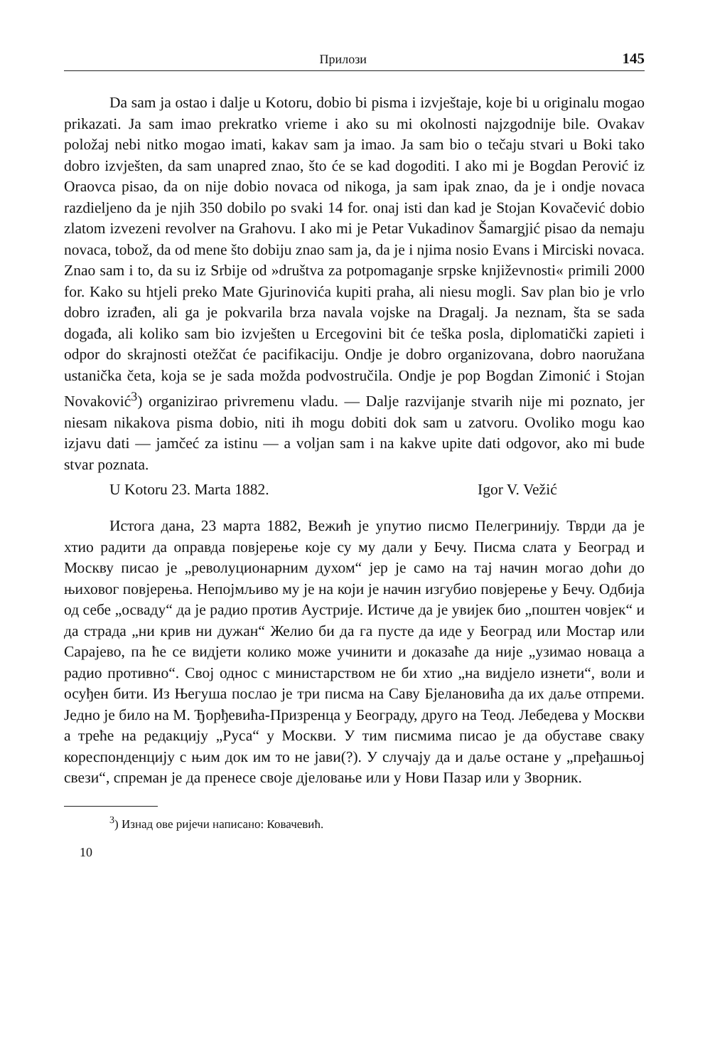Прилози 145
Da sam ja ostao i dalje u Kotoru, dobio bi pisma i izvještaje, koje bi u originalu mogao prikazati. Ja sam imao prekratko vrieme i ako su mi okolnosti najzgodnije bile. Ovakav položaj nebi nitko mogao imati, kakav sam ja imao. Ja sam bio o tečaju stvari u Boki tako dobro izvješten, da sam unapred znao, što će se kad dogoditi. I ako mi je Bogdan Perović iz Oraovca pisao, da on nije dobio novaca od nikoga, ja sam ipak znao, da je i ondje novaca razdieljeno da je njih 350 dobilo po svaki 14 for. onaj isti dan kad je Stojan Kovačević dobio zlatom izvezeni revolver na Grahovu. I ako mi je Petar Vukadinov Šamargjić pisao da nemaju novaca, tobož, da od mene što dobiju znao sam ja, da je i njima nosio Evans i Mirciski novaca. Znao sam i to, da su iz Srbije od »društva za potpomaganje srpske književnosti« primili 2000 for. Kako su htjeli preko Mate Gjurinovića kupiti praha, ali niesu mogli. Sav plan bio je vrlo dobro izrađen, ali ga je pokvarila brza navala vojske na Dragalj. Ja neznam, šta se sada događa, ali koliko sam bio izvješten u Ercegovini bit će teška posla, diplomatički zapieti i odpor do skrajnosti otežčat će pacifikaciju. Ondje je dobro organizovana, dobro naoružana ustanička četa, koja se je sada možda podvostručila. Ondje je pop Bogdan Zimonić i Stojan Novaković<sup>3</sup>) organizirao privremenu vladu. — Dalje razvijanje stvarih nije mi poznato, jer niesam nikakova pisma dobio, niti ih mogu dobiti dok sam u zatvoru. Ovoliko mogu kao izjavu dati — jamčeć za istinu — a voljan sam i na kakve upite dati odgovor, ako mi bude stvar poznata.
U Kotoru 23. Marta 1882. Igor V. Vežić
Истога дана, 23 марта 1882, Вежић је упутио писмо Пелегринију. Тврди да је хтио радити да оправда повјерење које су му дали у Бечу. Писма слата у Београд и Москву писао је „револуционарним духом“ јер је само на тај начин могао доћи до њиховог повјерења. Непојмљиво му је на који је начин изгубио повјерење у Бечу. Одбија од себе „осваду“ да је радио против Аустрије. Истиче да је увијек био „поштен човјек“ и да страда „ни крив ни дужан“ Желио би да га пусте да иде у Београд или Мостар или Сарајево, па ће се видјети колико може учинити и доказаће да није „узимао новаца а радио противно“. Свој однос с министарством не би хтио „на видјело изнети“, воли и осуђен бити. Из Његуша послао је три писма на Саву Бјелановића да их даље отпреми. Једно је било на М. Ђорђевића-Призренца у Београду, друго на Теод. Лебедева у Москви а треће на редакцију „Руса“ у Москви. У тим писмима писао је да обуставе сваку кореспонденцију с њим док им то не јави(?). У случају да и даље остане у „пређашњој свези“, спреман је да пренесе своје дјеловање или у Нови Пазар или у Зворник.
<sup>3</sup>) Изнад ове ријечи написано: Ковачевић.
10